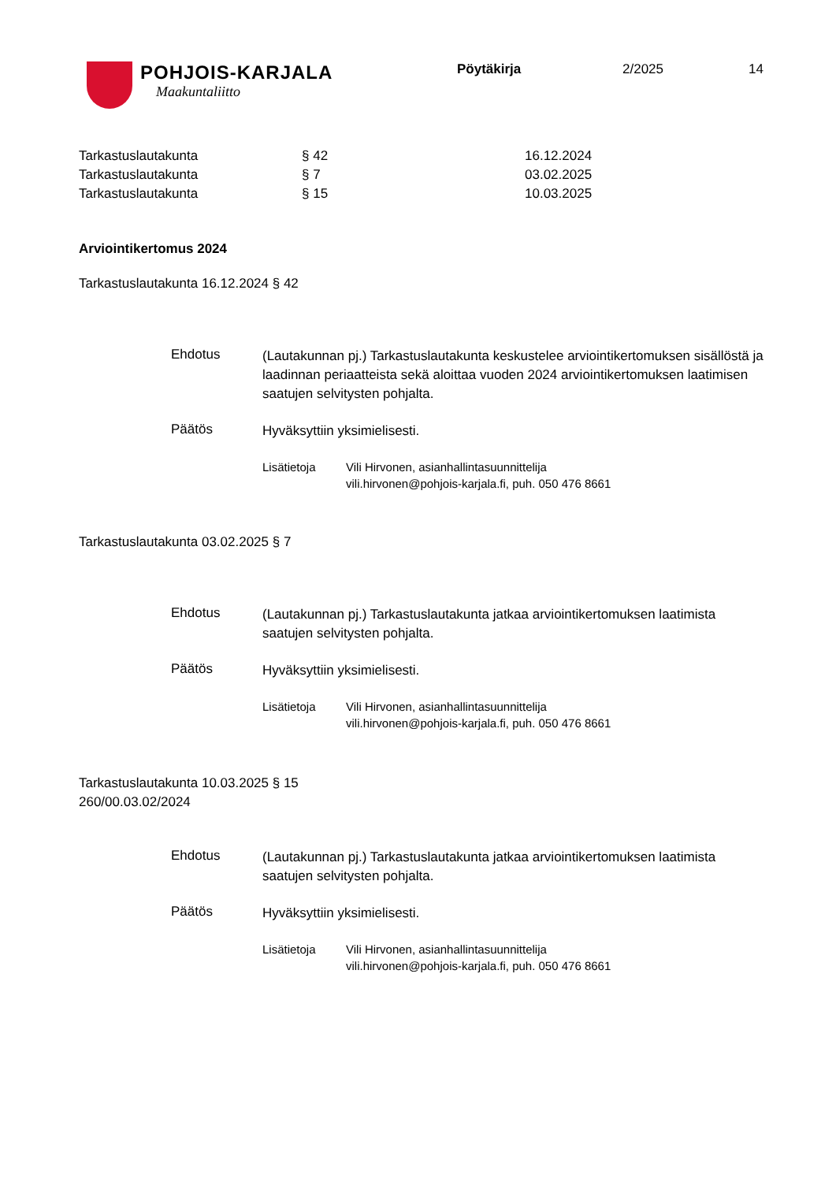POHJOIS-KARJALA
Maakuntaliitto
Pöytäkirja 2/2025 14
| Tarkastuslautakunta | § 42 | 16.12.2024 |
| Tarkastuslautakunta | § 7 | 03.02.2025 |
| Tarkastuslautakunta | § 15 | 10.03.2025 |
Arviointikertomus 2024
Tarkastuslautakunta 16.12.2024 § 42
Ehdotus
(Lautakunnan pj.) Tarkastuslautakunta keskustelee arviointikertomuksen sisällöstä ja laadinnan periaatteista sekä aloittaa vuoden 2024 arviointikertomuksen laatimisen saatujen selvitysten pohjalta.
Päätös
Hyväksyttiin yksimielisesti.
Lisätietoja Vili Hirvonen, asianhallintasuunnittelija
vili.hirvonen@pohjois-karjala.fi, puh. 050 476 8661
Tarkastuslautakunta 03.02.2025 § 7
Ehdotus
(Lautakunnan pj.) Tarkastuslautakunta jatkaa arviointikertomuksen laatimista saatujen selvitysten pohjalta.
Päätös
Hyväksyttiin yksimielisesti.
Lisätietoja Vili Hirvonen, asianhallintasuunnittelija
vili.hirvonen@pohjois-karjala.fi, puh. 050 476 8661
Tarkastuslautakunta 10.03.2025 § 15
260/00.03.02/2024
Ehdotus
(Lautakunnan pj.) Tarkastuslautakunta jatkaa arviointikertomuksen laatimista saatujen selvitysten pohjalta.
Päätös
Hyväksyttiin yksimielisesti.
Lisätietoja Vili Hirvonen, asianhallintasuunnittelija
vili.hirvonen@pohjois-karjala.fi, puh. 050 476 8661